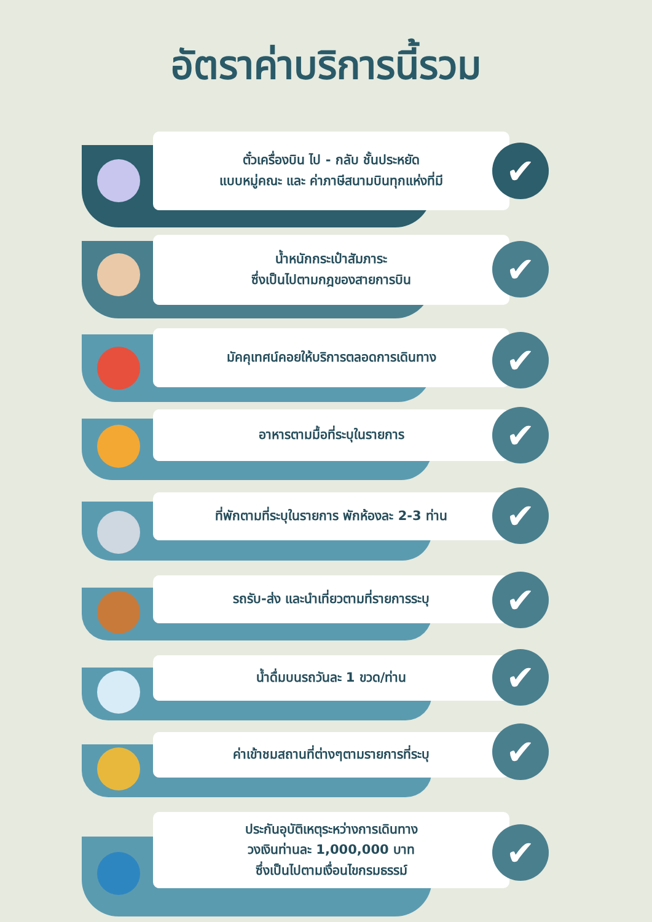อัตราค่าบริการนี้รวม
ตั๋วเครื่องบิน ไป - กลับ ชั้นประหยัด
แบบหมู่คณะ และ ค่าภาษีสนามบินทุกแห่งที่มี
✔
น้ำหนักกระเป๋าสัมภาระ
ซึ่งเป็นไปตามกฎของสายการบิน
✔
มัคคุเทศน์คอยให้บริการตลอดการเดินทาง ✔
อาหารตามมื้อที่ระบุในรายการ ✔
ที่พักตามที่ระบุในรายการ พักห้องละ 2-3 ท่าน ✔
รถรับ-ส่ง และนำเที่ยวตามที่รายการระบุ ✔
น้ำดื่มบนรถวันละ 1 ขวด/ท่าน ✔
ค่าเข้าชมสถานที่ต่างๆตามรายการที่ระบุ ✔
ประกันอุบัติเหตุระหว่างการเดินทาง
วงเงินท่านละ 1,000,000 บาท
ซึ่งเป็นไปตามเงื่อนไขกรมธรรม์
✔